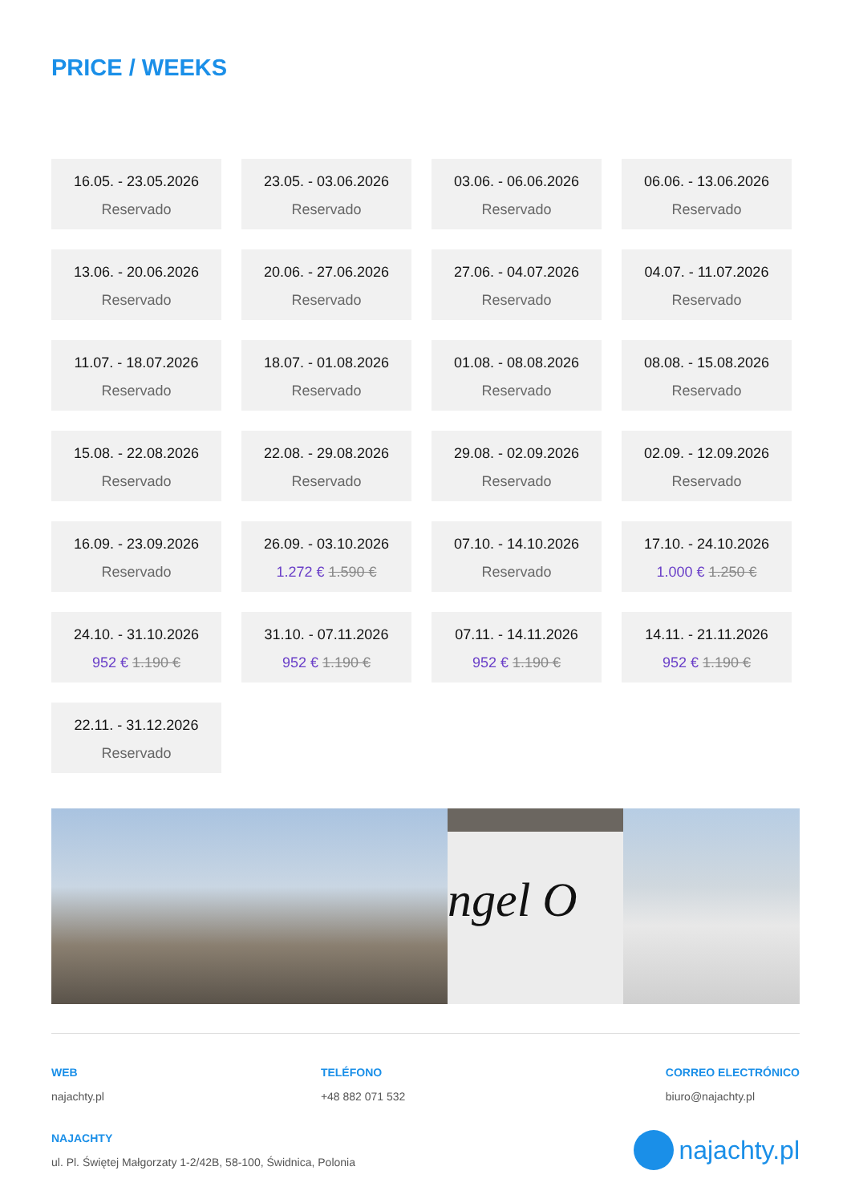PRICE / WEEKS
16.05. - 23.05.2026
Reservado
23.05. - 03.06.2026
Reservado
03.06. - 06.06.2026
Reservado
06.06. - 13.06.2026
Reservado
13.06. - 20.06.2026
Reservado
20.06. - 27.06.2026
Reservado
27.06. - 04.07.2026
Reservado
04.07. - 11.07.2026
Reservado
11.07. - 18.07.2026
Reservado
18.07. - 01.08.2026
Reservado
01.08. - 08.08.2026
Reservado
08.08. - 15.08.2026
Reservado
15.08. - 22.08.2026
Reservado
22.08. - 29.08.2026
Reservado
29.08. - 02.09.2026
Reservado
02.09. - 12.09.2026
Reservado
16.09. - 23.09.2026
Reservado
26.09. - 03.10.2026
1.272 € 1.590 €
07.10. - 14.10.2026
Reservado
17.10. - 24.10.2026
1.000 € 1.250 €
24.10. - 31.10.2026
952 € 1.190 €
31.10. - 07.11.2026
952 € 1.190 €
07.11. - 14.11.2026
952 € 1.190 €
14.11. - 21.11.2026
952 € 1.190 €
22.11. - 31.12.2026
Reservado
ngel O
WEB
najachty.pl
TELÉFONO
+48 882 071 532
CORREO ELECTRÓNICO
biuro@najachty.pl
NAJACHTY
ul. Pl. Świętej Małgorzaty 1-2/42B, 58-100, Świdnica, Polonia
najachty.pl